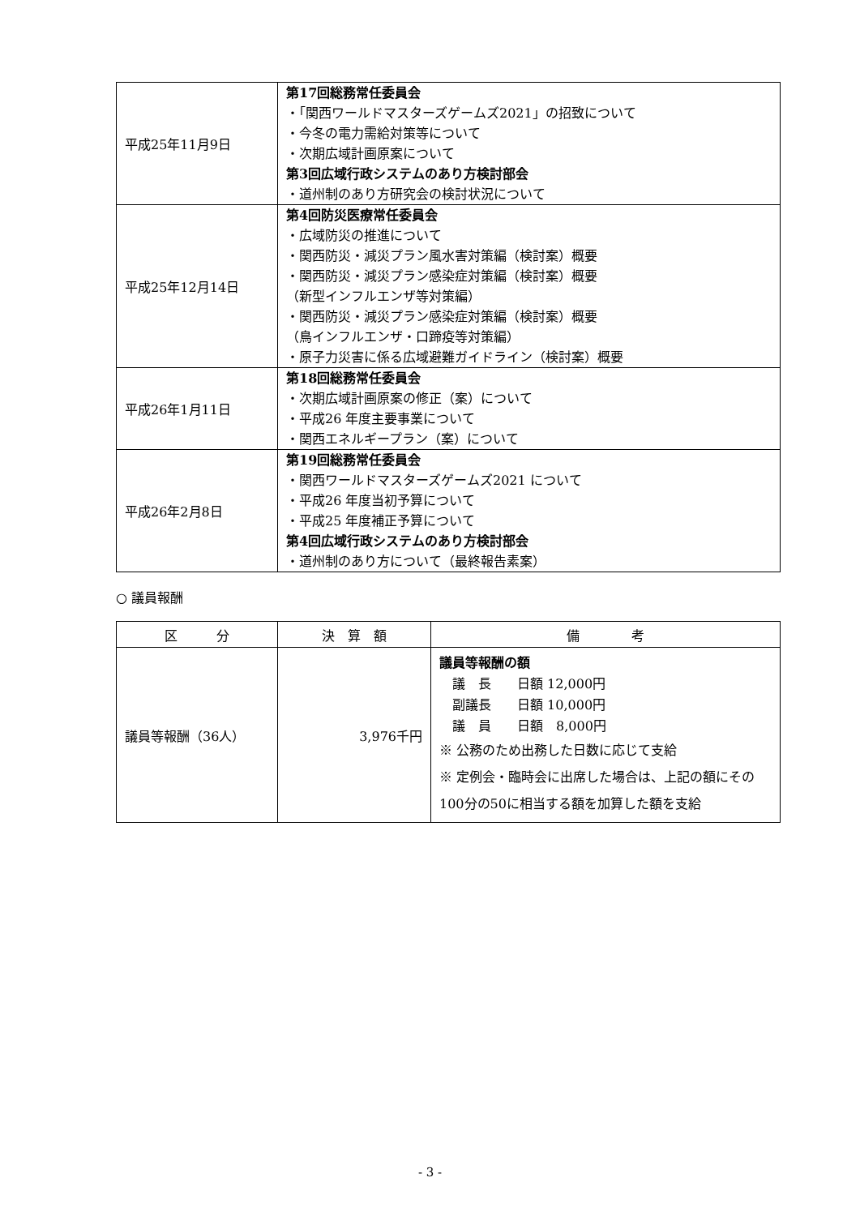| 平成25年11月9日 | 第17回総務常任委員会 ・「関西ワールドマスターズゲームズ2021」の招致について ・今冬の電力需給対策等について ・次期広域計画原案について 第3回広域行政システムのあり方検討部会 ・道州制のあり方研究会の検討状況について |
| 平成25年12月14日 | 第4回防災医療常任委員会 ・広域防災の推進について ・関西防災・減災プラン風水害対策編（検討案）概要 ・関西防災・減災プラン感染症対策編（検討案）概要 （新型インフルエンザ等対策編） ・関西防災・減災プラン感染症対策編（検討案）概要 （鳥インフルエンザ・口蹄疫等対策編） ・原子力災害に係る広域避難ガイドライン（検討案）概要 |
| 平成26年1月11日 | 第18回総務常任委員会 ・次期広域計画原案の修正（案）について ・平成26 年度主要事業について ・関西エネルギープラン（案）について |
| 平成26年2月8日 | 第19回総務常任委員会 ・関西ワールドマスターズゲームズ2021 について ・平成26 年度当初予算について ・平成25 年度補正予算について 第4回広域行政システムのあり方検討部会 ・道州制のあり方について（最終報告素案） |
○ 議員報酬
| 区 分 | 決 算 額 | 備 考 |
| --- | --- | --- |
| 議員等報酬（36人） | 3,976千円 | 議員等報酬の額 議 長 日額 12,000円 副議長 日額 10,000円 議 員 日額 8,000円 ※ 公務のため出務した日数に応じて支給 ※ 定例会・臨時会に出席した場合は、上記の額にその100分の50に相当する額を加算した額を支給 |
- 3 -